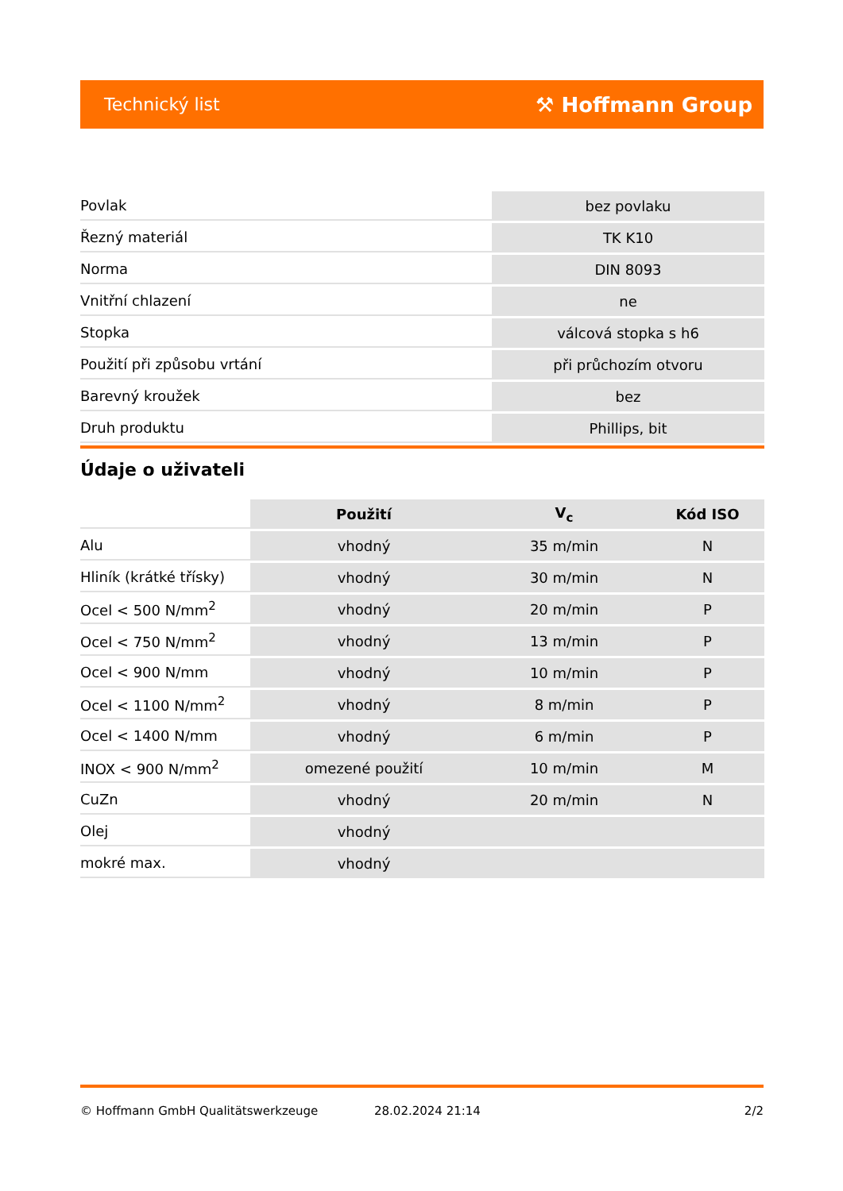Technický list ⚒ Hoffmann Group
| Povlak | bez povlaku |
| Řezný materiál | TK K10 |
| Norma | DIN 8093 |
| Vnitřní chlazení | ne |
| Stopka | válcová stopka s h6 |
| Použití při způsobu vrtání | při průchozím otvoru |
| Barevný kroužek | bez |
| Druh produktu | Phillips, bit |
Údaje o uživateli
| | Použití | V<sub>c</sub> | Kód ISO |
| --- | --- | --- | --- |
| Alu | vhodný | 35 m/min | N |
| Hliník (krátké třísky) | vhodný | 30 m/min | N |
| Ocel < 500 N/mm<sup>2</sup> | vhodný | 20 m/min | P |
| Ocel < 750 N/mm<sup>2</sup> | vhodný | 13 m/min | P |
| Ocel < 900 N/mm | vhodný | 10 m/min | P |
| Ocel < 1100 N/mm<sup>2</sup> | vhodný | 8 m/min | P |
| Ocel < 1400 N/mm | vhodný | 6 m/min | P |
| INOX < 900 N/mm<sup>2</sup> | omezené použití | 10 m/min | M |
| CuZn | vhodný | 20 m/min | N |
| Olej | vhodný | | |
| mokré max. | vhodný | | |
© Hoffmann GmbH Qualitätswerkzeuge 28.02.2024 21:14 2/2